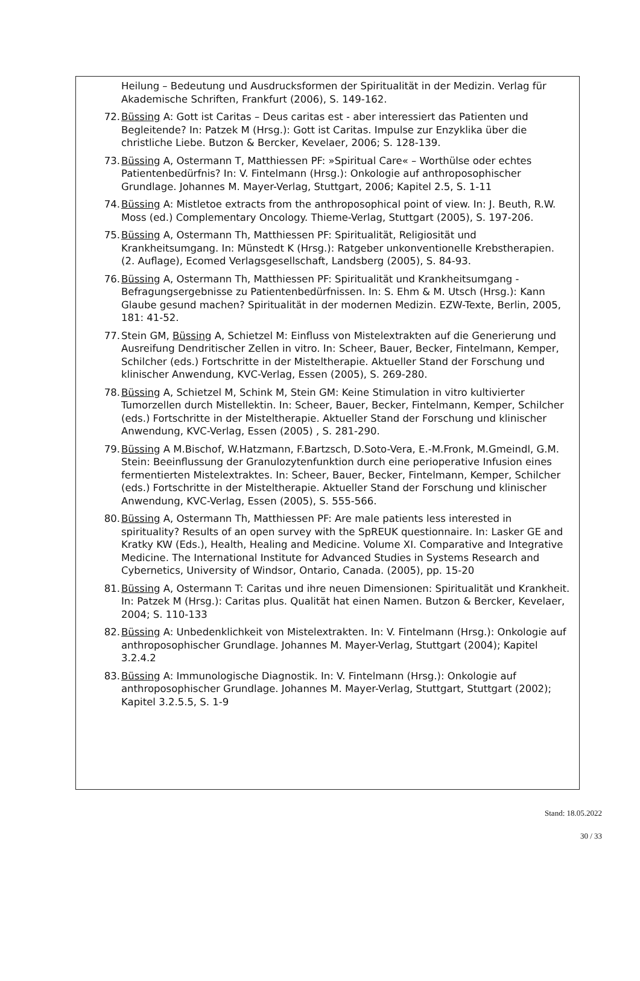Heilung – Bedeutung und Ausdrucksformen der Spiritualität in der Medizin. Verlag für Akademische Schriften, Frankfurt (2006), S. 149-162.
72. Büssing A: Gott ist Caritas – Deus caritas est - aber interessiert das Patienten und Begleitende? In: Patzek M (Hrsg.): Gott ist Caritas. Impulse zur Enzyklika über die christliche Liebe. Butzon & Bercker, Kevelaer, 2006; S. 128-139.
73. Büssing A, Ostermann T, Matthiessen PF: »Spiritual Care« – Worthülse oder echtes Patientenbedürfnis? In: V. Fintelmann (Hrsg.): Onkologie auf anthroposophischer Grundlage. Johannes M. Mayer-Verlag, Stuttgart, 2006; Kapitel 2.5, S. 1-11
74. Büssing A: Mistletoe extracts from the anthroposophical point of view. In: J. Beuth, R.W. Moss (ed.) Complementary Oncology. Thieme-Verlag, Stuttgart (2005), S. 197-206.
75. Büssing A, Ostermann Th, Matthiessen PF: Spiritualität, Religiosität und Krankheitsumgang. In: Münstedt K (Hrsg.): Ratgeber unkonventionelle Krebstherapien. (2. Auflage), Ecomed Verlagsgesellschaft, Landsberg (2005), S. 84-93.
76. Büssing A, Ostermann Th, Matthiessen PF: Spiritualität und Krankheitsumgang - Befragungsergebnisse zu Patientenbedürfnissen. In: S. Ehm & M. Utsch (Hrsg.): Kann Glaube gesund machen? Spiritualität in der modernen Medizin. EZW-Texte, Berlin, 2005, 181: 41-52.
77. Stein GM, Büssing A, Schietzel M: Einfluss von Mistelextrakten auf die Generierung und Ausreifung Dendritischer Zellen in vitro. In: Scheer, Bauer, Becker, Fintelmann, Kemper, Schilcher (eds.) Fortschritte in der Misteltherapie. Aktueller Stand der Forschung und klinischer Anwendung, KVC-Verlag, Essen (2005), S. 269-280.
78. Büssing A, Schietzel M, Schink M, Stein GM: Keine Stimulation in vitro kultivierter Tumorzellen durch Mistellektin. In: Scheer, Bauer, Becker, Fintelmann, Kemper, Schilcher (eds.) Fortschritte in der Misteltherapie. Aktueller Stand der Forschung und klinischer Anwendung, KVC-Verlag, Essen (2005) , S. 281-290.
79. Büssing A M.Bischof, W.Hatzmann, F.Bartzsch, D.Soto-Vera, E.-M.Fronk, M.Gmeindl, G.M. Stein: Beeinflussung der Granulozytenfunktion durch eine perioperative Infusion eines fermentierten Mistelextraktes. In: Scheer, Bauer, Becker, Fintelmann, Kemper, Schilcher (eds.) Fortschritte in der Misteltherapie. Aktueller Stand der Forschung und klinischer Anwendung, KVC-Verlag, Essen (2005), S. 555-566.
80. Büssing A, Ostermann Th, Matthiessen PF: Are male patients less interested in spirituality? Results of an open survey with the SpREUK questionnaire. In: Lasker GE and Kratky KW (Eds.), Health, Healing and Medicine. Volume XI. Comparative and Integrative Medicine. The International Institute for Advanced Studies in Systems Research and Cybernetics, University of Windsor, Ontario, Canada. (2005), pp. 15-20
81. Büssing A, Ostermann T: Caritas und ihre neuen Dimensionen: Spiritualität und Krankheit. In: Patzek M (Hrsg.): Caritas plus. Qualität hat einen Namen. Butzon & Bercker, Kevelaer, 2004; S. 110-133
82. Büssing A: Unbedenklichkeit von Mistelextrakten. In: V. Fintelmann (Hrsg.): Onkologie auf anthroposophischer Grundlage. Johannes M. Mayer-Verlag, Stuttgart (2004); Kapitel 3.2.4.2
83. Büssing A: Immunologische Diagnostik. In: V. Fintelmann (Hrsg.): Onkologie auf anthroposophischer Grundlage. Johannes M. Mayer-Verlag, Stuttgart, Stuttgart (2002); Kapitel 3.2.5.5, S. 1-9
Stand: 18.05.2022
30 / 33